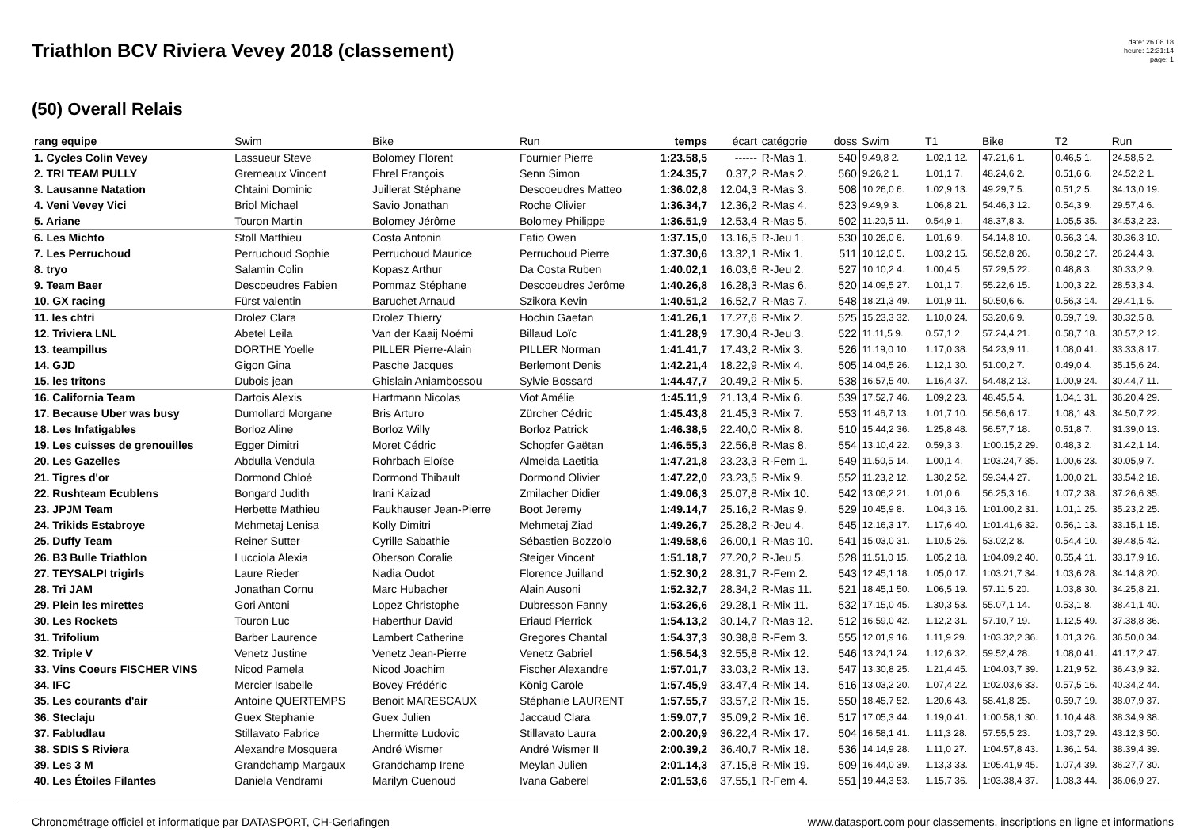Triathlon BCV Riviera Vevey 2018 (classement)
date: 26.08.18
heure: 12:31:14
page: 1
(50) Overall Relais
| rang equipe | Swim | Bike | Run | temps | écart | catégorie | doss | Swim | T1 | Bike | T2 | Run |
| --- | --- | --- | --- | --- | --- | --- | --- | --- | --- | --- | --- | --- |
| 1. Cycles Colin Vevey | Lassueur Steve | Bolomey Florent | Fournier Pierre | 1:23.58,5 | ------ | R-Mas 1. | 540 | 9.49,8 2. | 1.02,1 12. | 47.21,6 1. | 0.46,5 1. | 24.58,5 2. |
| 2. TRI TEAM PULLY | Gremeaux Vincent | Ehrel François | Senn Simon | 1:24.35,7 | 0.37,2 | R-Mas 2. | 560 | 9.26,2 1. | 1.01,1 7. | 48.24,6 2. | 0.51,6 6. | 24.52,2 1. |
| 3. Lausanne Natation | Chtaini Dominic | Juillerat Stéphane | Descoeudres Matteo | 1:36.02,8 | 12.04,3 | R-Mas 3. | 508 | 10.26,0 6. | 1.02,9 13. | 49.29,7 5. | 0.51,2 5. | 34.13,0 19. |
| 4. Veni Vevey Vici | Briol Michael | Savio Jonathan | Roche Olivier | 1:36.34,7 | 12.36,2 | R-Mas 4. | 523 | 9.49,9 3. | 1.06,8 21. | 54.46,3 12. | 0.54,3 9. | 29.57,4 6. |
| 5. Ariane | Touron Martin | Bolomey Jérôme | Bolomey Philippe | 1:36.51,9 | 12.53,4 | R-Mas 5. | 502 | 11.20,5 11. | 0.54,9 1. | 48.37,8 3. | 1.05,5 35. | 34.53,2 23. |
| 6. Les Michto | Stoll Matthieu | Costa Antonin | Fatio Owen | 1:37.15,0 | 13.16,5 | R-Jeu 1. | 530 | 10.26,0 6. | 1.01,6 9. | 54.14,8 10. | 0.56,3 14. | 30.36,3 10. |
| 7. Les Perruchoud | Perruchoud Sophie | Perruchoud Maurice | Perruchoud Pierre | 1:37.30,6 | 13.32,1 | R-Mix 1. | 511 | 10.12,0 5. | 1.03,2 15. | 58.52,8 26. | 0.58,2 17. | 26.24,4 3. |
| 8. tryo | Salamin Colin | Kopasz Arthur | Da Costa Ruben | 1:40.02,1 | 16.03,6 | R-Jeu 2. | 527 | 10.10,2 4. | 1.00,4 5. | 57.29,5 22. | 0.48,8 3. | 30.33,2 9. |
| 9. Team Baer | Descoeudres Fabien | Pommaz Stéphane | Descoeudres Jerôme | 1:40.26,8 | 16.28,3 | R-Mas 6. | 520 | 14.09,5 27. | 1.01,1 7. | 55.22,6 15. | 1.00,3 22. | 28.53,3 4. |
| 10. GX racing | Fürst valentin | Baruchet Arnaud | Szikora Kevin | 1:40.51,2 | 16.52,7 | R-Mas 7. | 548 | 18.21,3 49. | 1.01,9 11. | 50.50,6 6. | 0.56,3 14. | 29.41,1 5. |
| 11. les chtri | Drolez Clara | Drolez Thierry | Hochin Gaetan | 1:41.26,1 | 17.27,6 | R-Mix 2. | 525 | 15.23,3 32. | 1.10,0 24. | 53.20,6 9. | 0.59,7 19. | 30.32,5 8. |
| 12. Triviera LNL | Abetel Leila | Van der Kaaij Noémi | Billaud Loïc | 1:41.28,9 | 17.30,4 | R-Jeu 3. | 522 | 11.11,5 9. | 0.57,1 2. | 57.24,4 21. | 0.58,7 18. | 30.57,2 12. |
| 13. teampillus | DORTHE Yoelle | PILLER Pierre-Alain | PILLER Norman | 1:41.41,7 | 17.43,2 | R-Mix 3. | 526 | 11.19,0 10. | 1.17,0 38. | 54.23,9 11. | 1.08,0 41. | 33.33,8 17. |
| 14. GJD | Gigon Gina | Pasche Jacques | Berlemont Denis | 1:42.21,4 | 18.22,9 | R-Mix 4. | 505 | 14.04,5 26. | 1.12,1 30. | 51.00,2 7. | 0.49,0 4. | 35.15,6 24. |
| 15. les tritons | Dubois jean | Ghislain Aniambossou | Sylvie Bossard | 1:44.47,7 | 20.49,2 | R-Mix 5. | 538 | 16.57,5 40. | 1.16,4 37. | 54.48,2 13. | 1.00,9 24. | 30.44,7 11. |
| 16. California Team | Dartois Alexis | Hartmann Nicolas | Viot Amélie | 1:45.11,9 | 21.13,4 | R-Mix 6. | 539 | 17.52,7 46. | 1.09,2 23. | 48.45,5 4. | 1.04,1 31. | 36.20,4 29. |
| 17. Because Uber was busy | Dumollard Morgane | Bris Arturo | Zürcher Cédric | 1:45.43,8 | 21.45,3 | R-Mix 7. | 553 | 11.46,7 13. | 1.01,7 10. | 56.56,6 17. | 1.08,1 43. | 34.50,7 22. |
| 18. Les Infatigables | Borloz Aline | Borloz Willy | Borloz Patrick | 1:46.38,5 | 22.40,0 | R-Mix 8. | 510 | 15.44,2 36. | 1.25,8 48. | 56.57,7 18. | 0.51,8 7. | 31.39,0 13. |
| 19. Les cuisses de grenouilles | Egger Dimitri | Moret Cédric | Schopfer Gaëtan | 1:46.55,3 | 22.56,8 | R-Mas 8. | 554 | 13.10,4 22. | 0.59,3 3. | 1:00.15,2 29. | 0.48,3 2. | 31.42,1 14. |
| 20. Les Gazelles | Abdulla Vendula | Rohrbach Eloïse | Almeida Laetitia | 1:47.21,8 | 23.23,3 | R-Fem 1. | 549 | 11.50,5 14. | 1.00,1 4. | 1:03.24,7 35. | 1.00,6 23. | 30.05,9 7. |
| 21. Tigres d'or | Dormond Chloé | Dormond Thibault | Dormond Olivier | 1:47.22,0 | 23.23,5 | R-Mix 9. | 552 | 11.23,2 12. | 1.30,2 52. | 59.34,4 27. | 1.00,0 21. | 33.54,2 18. |
| 22. Rushteam Ecublens | Bongard Judith | Irani Kaizad | Zmilacher Didier | 1:49.06,3 | 25.07,8 | R-Mix 10. | 542 | 13.06,2 21. | 1.01,0 6. | 56.25,3 16. | 1.07,2 38. | 37.26,6 35. |
| 23. JPJM Team | Herbette Mathieu | Faukhauser Jean-Pierre | Boot Jeremy | 1:49.14,7 | 25.16,2 | R-Mas 9. | 529 | 10.45,9 8. | 1.04,3 16. | 1:01.00,2 31. | 1.01,1 25. | 35.23,2 25. |
| 24. Trikids Estabroye | Mehmetaj Lenisa | Kolly Dimitri | Mehmetaj Ziad | 1:49.26,7 | 25.28,2 | R-Jeu 4. | 545 | 12.16,3 17. | 1.17,6 40. | 1:01.41,6 32. | 0.56,1 13. | 33.15,1 15. |
| 25. Duffy Team | Reiner Sutter | Cyrille Sabathie | Sébastien Bozzolo | 1:49.58,6 | 26.00,1 | R-Mas 10. | 541 | 15.03,0 31. | 1.10,5 26. | 53.02,2 8. | 0.54,4 10. | 39.48,5 42. |
| 26. B3 Bulle Triathlon | Lucciola Alexia | Oberson Coralie | Steiger Vincent | 1:51.18,7 | 27.20,2 | R-Jeu 5. | 528 | 11.51,0 15. | 1.05,2 18. | 1:04.09,2 40. | 0.55,4 11. | 33.17,9 16. |
| 27. TEYSALPI trigirls | Laure Rieder | Nadia Oudot | Florence Juilland | 1:52.30,2 | 28.31,7 | R-Fem 2. | 543 | 12.45,1 18. | 1.05,0 17. | 1:03.21,7 34. | 1.03,6 28. | 34.14,8 20. |
| 28. Tri JAM | Jonathan Cornu | Marc Hubacher | Alain Ausoni | 1:52.32,7 | 28.34,2 | R-Mas 11. | 521 | 18.45,1 50. | 1.06,5 19. | 57.11,5 20. | 1.03,8 30. | 34.25,8 21. |
| 29. Plein les mirettes | Gori Antoni | Lopez Christophe | Dubresson Fanny | 1:53.26,6 | 29.28,1 | R-Mix 11. | 532 | 17.15,0 45. | 1.30,3 53. | 55.07,1 14. | 0.53,1 8. | 38.41,1 40. |
| 30. Les Rockets | Touron Luc | Haberthur David | Eriaud Pierrick | 1:54.13,2 | 30.14,7 | R-Mas 12. | 512 | 16.59,0 42. | 1.12,2 31. | 57.10,7 19. | 1.12,5 49. | 37.38,8 36. |
| 31. Trifolium | Barber Laurence | Lambert Catherine | Gregores Chantal | 1:54.37,3 | 30.38,8 | R-Fem 3. | 555 | 12.01,9 16. | 1.11,9 29. | 1:03.32,2 36. | 1.01,3 26. | 36.50,0 34. |
| 32. Triple V | Venetz Justine | Venetz Jean-Pierre | Venetz Gabriel | 1:56.54,3 | 32.55,8 | R-Mix 12. | 546 | 13.24,1 24. | 1.12,6 32. | 59.52,4 28. | 1.08,0 41. | 41.17,2 47. |
| 33. Vins Coeurs FISCHER VINS | Nicod Pamela | Nicod Joachim | Fischer Alexandre | 1:57.01,7 | 33.03,2 | R-Mix 13. | 547 | 13.30,8 25. | 1.21,4 45. | 1:04.03,7 39. | 1.21,9 52. | 36.43,9 32. |
| 34. IFC | Mercier Isabelle | Bovey Frédéric | König Carole | 1:57.45,9 | 33.47,4 | R-Mix 14. | 516 | 13.03,2 20. | 1.07,4 22. | 1:02.03,6 33. | 0.57,5 16. | 40.34,2 44. |
| 35. Les courants d'air | Antoine QUERTEMPS | Benoit MARESCAUX | Stéphanie LAURENT | 1:57.55,7 | 33.57,2 | R-Mix 15. | 550 | 18.45,7 52. | 1.20,6 43. | 58.41,8 25. | 0.59,7 19. | 38.07,9 37. |
| 36. Steclaju | Guex Stephanie | Guex Julien | Jaccaud Clara | 1:59.07,7 | 35.09,2 | R-Mix 16. | 517 | 17.05,3 44. | 1.19,0 41. | 1:00.58,1 30. | 1.10,4 48. | 38.34,9 38. |
| 37. Fabludlau | Stillavato Fabrice | Lhermitte Ludovic | Stillavato Laura | 2:00.20,9 | 36.22,4 | R-Mix 17. | 504 | 16.58,1 41. | 1.11,3 28. | 57.55,5 23. | 1.03,7 29. | 43.12,3 50. |
| 38. SDIS S Riviera | Alexandre Mosquera | André Wismer | André Wismer II | 2:00.39,2 | 36.40,7 | R-Mix 18. | 536 | 14.14,9 28. | 1.11,0 27. | 1:04.57,8 43. | 1.36,1 54. | 38.39,4 39. |
| 39. Les 3 M | Grandchamp Margaux | Grandchamp Irene | Meylan Julien | 2:01.14,3 | 37.15,8 | R-Mix 19. | 509 | 16.44,0 39. | 1.13,3 33. | 1:05.41,9 45. | 1.07,4 39. | 36.27,7 30. |
| 40. Les Étoiles Filantes | Daniela Vendrami | Marilyn Cuenoud | Ivana Gaberel | 2:01.53,6 | 37.55,1 | R-Fem 4. | 551 | 19.44,3 53. | 1.15,7 36. | 1:03.38,4 37. | 1.08,3 44. | 36.06,9 27. |
Chronométrage officiel et informatique par DATASPORT, CH-Gerlafingen
www.datasport.com pour classements, inscriptions en ligne et informations